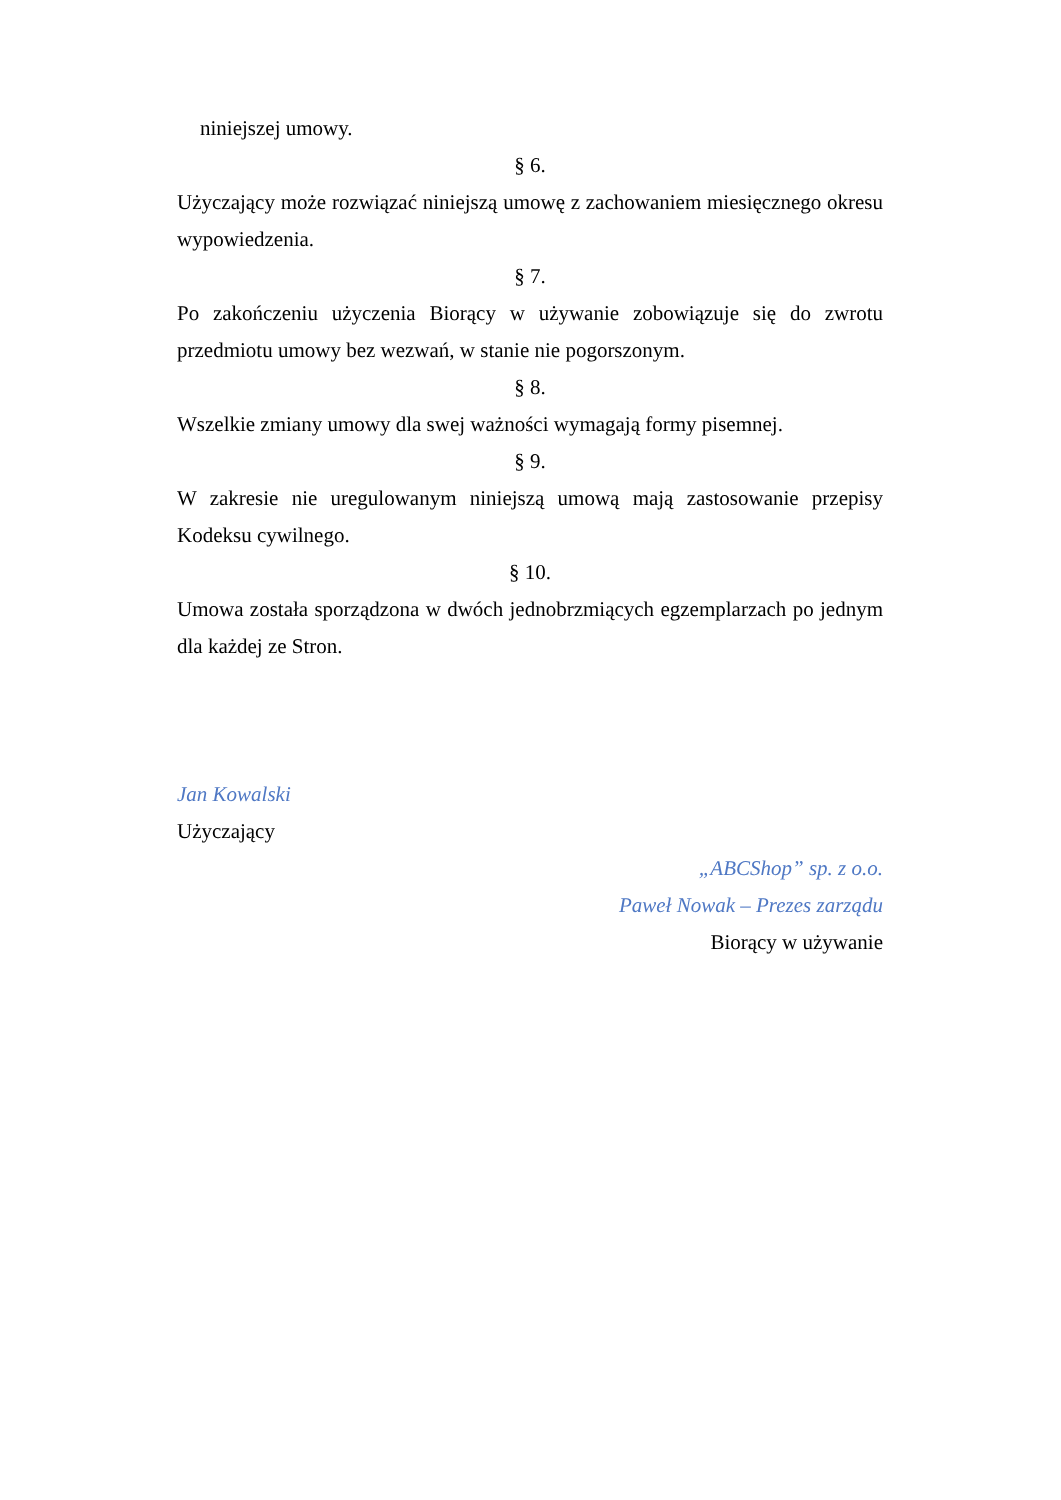niniejszej umowy.
§ 6.
Użyczający może rozwiązać niniejszą umowę z zachowaniem miesięcznego okresu wypowiedzenia.
§ 7.
Po zakończeniu użyczenia Biorący w używanie zobowiązuje się do zwrotu przedmiotu umowy bez wezwań, w stanie nie pogorszonym.
§ 8.
Wszelkie zmiany umowy dla swej ważności wymagają formy pisemnej.
§ 9.
W zakresie nie uregulowanym niniejszą umową mają zastosowanie przepisy Kodeksu cywilnego.
§ 10.
Umowa została sporządzona w dwóch jednobrzmiących egzemplarzach po jednym dla każdej ze Stron.
Jan Kowalski
Użyczający
„ABCShop” sp. z o.o.
Paweł Nowak – Prezes zarządu
Biorący w używanie